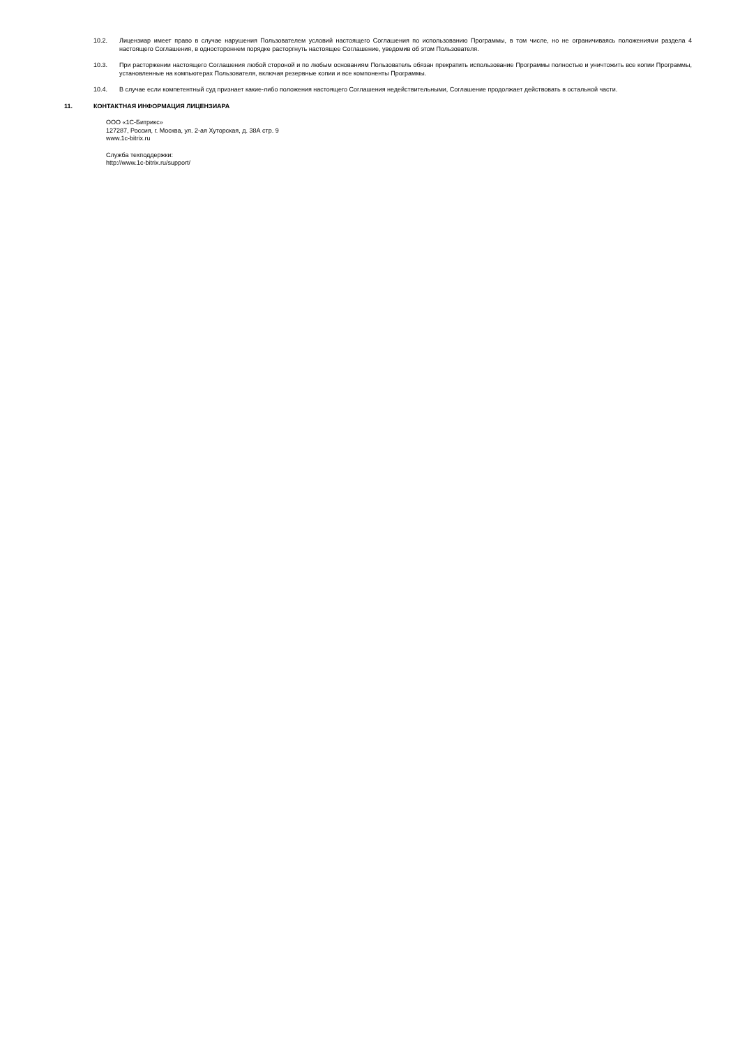10.2. Лицензиар имеет право в случае нарушения Пользователем условий настоящего Соглашения по использованию Программы, в том числе, но не ограничиваясь положениями раздела 4 настоящего Соглашения, в одностороннем порядке расторгнуть настоящее Соглашение, уведомив об этом Пользователя.
10.3. При расторжении настоящего Соглашения любой стороной и по любым основаниям Пользователь обязан прекратить использование Программы полностью и уничтожить все копии Программы, установленные на компьютерах Пользователя, включая резервные копии и все компоненты Программы.
10.4. В случае если компетентный суд признает какие-либо положения настоящего Соглашения недействительными, Соглашение продолжает действовать в остальной части.
11. КОНТАКТНАЯ ИНФОРМАЦИЯ ЛИЦЕНЗИАРА
ООО «1С-Битрикс»
127287, Россия, г. Москва, ул. 2-ая Хуторская, д. 38А стр. 9
www.1c-bitrix.ru
Служба техподдержки:
http://www.1c-bitrix.ru/support/